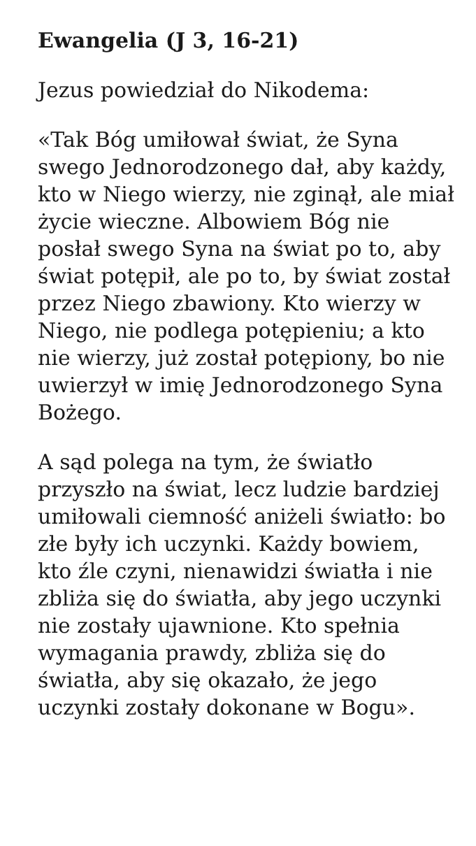Ewangelia (J 3, 16-21)
Jezus powiedział do Nikodema:
«Tak Bóg umiłował świat, że Syna swego Jednorodzonego dał, aby każdy, kto w Niego wierzy, nie zginął, ale miał życie wieczne. Albowiem Bóg nie posłał swego Syna na świat po to, aby świat potępił, ale po to, by świat został przez Niego zbawiony. Kto wierzy w Niego, nie podlega potępieniu; a kto nie wierzy, już został potępiony, bo nie uwierzył w imię Jednorodzonego Syna Bożego.
A sąd polega na tym, że światło przyszło na świat, lecz ludzie bardziej umiłowali ciemność aniżeli światło: bo złe były ich uczynki. Każdy bowiem, kto źle czyni, nienawidzi światła i nie zbliża się do światła, aby jego uczynki nie zostały ujawnione. Kto spełnia wymagania prawdy, zbliża się do światła, aby się okazało, że jego uczynki zostały dokonane w Bogu».